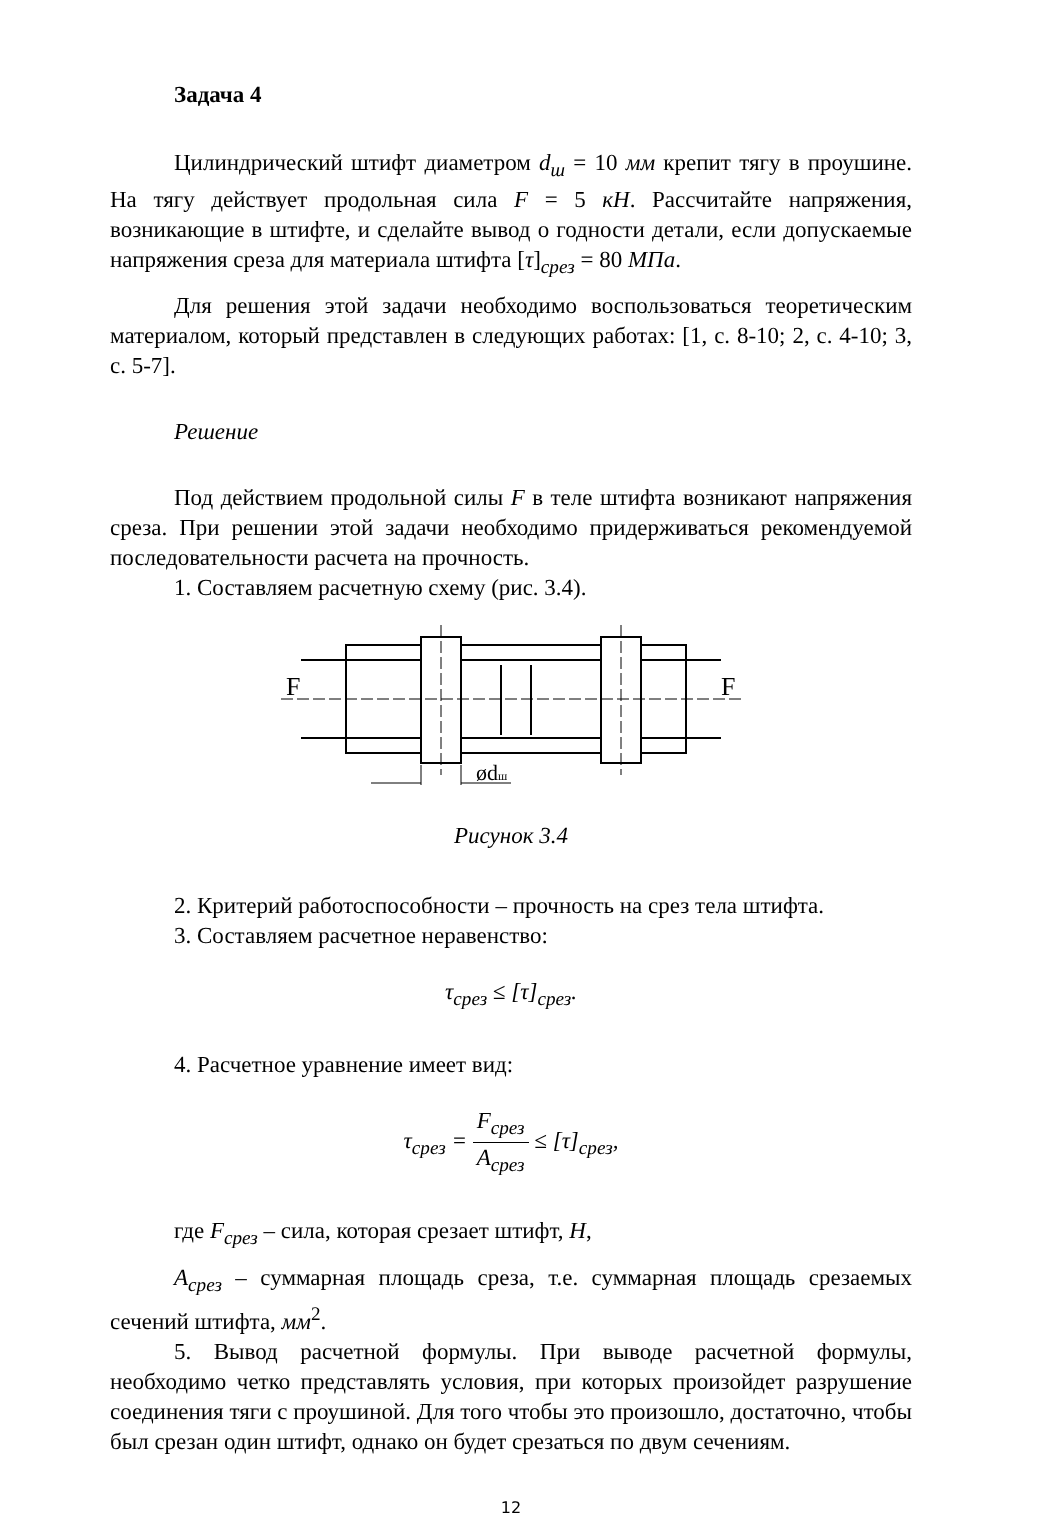Задача 4
Цилиндрический штифт диаметром d<sub>ш</sub> = 10 мм крепит тягу в проушине. На тягу действует продольная сила F = 5 кН. Рассчитайте напряжения, возникающие в штифте, и сделайте вывод о годности детали, если допускаемые напряжения среза для материала штифта [τ]<sub>срез</sub> = 80 МПа.
Для решения этой задачи необходимо воспользоваться теоретическим материалом, который представлен в следующих работах: [1, с. 8-10; 2, с. 4-10; 3, с. 5-7].
Решение
Под действием продольной силы F в теле штифта возникают напряжения среза. При решении этой задачи необходимо придерживаться рекомендуемой последовательности расчета на прочность.
1. Составляем расчетную схему (рис. 3.4).
F
F
ødш
Рисунок 3.4
2. Критерий работоспособности – прочность на срез тела штифта.
3. Составляем расчетное неравенство:
τ<sub>срез</sub> ≤ [τ]<sub>срез</sub>.
4. Расчетное уравнение имеет вид:
τ<sub>срез</sub> = F<sub>срез</sub> A<sub>срез</sub> ≤ [τ]<sub>срез</sub>,
где F<sub>срез</sub> – сила, которая срезает штифт, Н,
A<sub>срез</sub> – суммарная площадь среза, т.е. суммарная площадь срезаемых сечений штифта, мм<sup>2</sup>.
5. Вывод расчетной формулы. При выводе расчетной формулы, необходимо четко представлять условия, при которых произойдет разрушение соединения тяги с проушиной. Для того чтобы это произошло, достаточно, чтобы был срезан один штифт, однако он будет срезаться по двум сечениям.
12